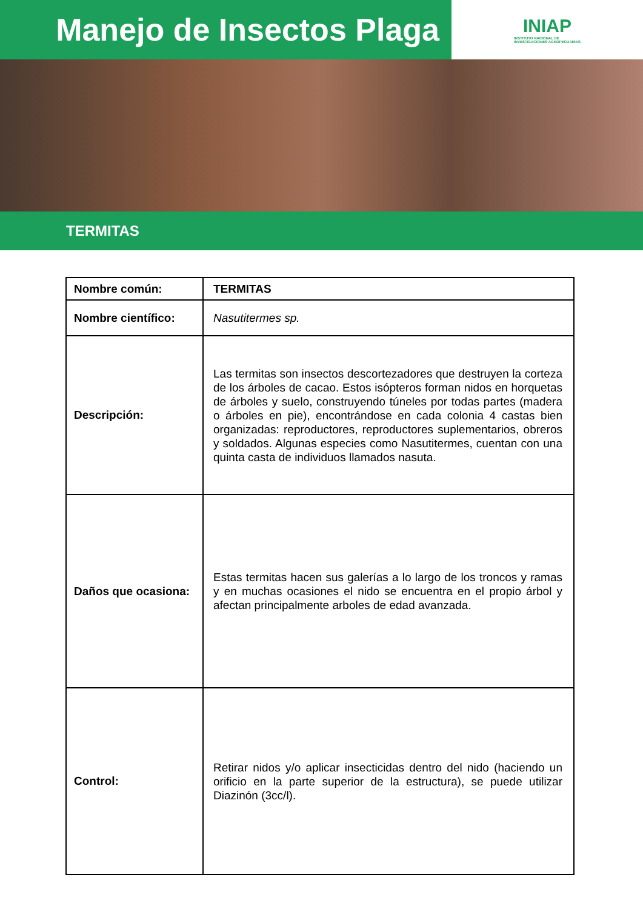Manejo de Insectos Plaga
INIAP
INSTITUTO NACIONAL DE
INVESTIGACIONES AGROPECUARIAS
TERMITAS
| Nombre común: | TERMITAS |
| Nombre científico: | Nasutitermes sp. |
| Descripción: | Las termitas son insectos descortezadores que destruyen la corteza de los árboles de cacao. Estos isópteros forman nidos en horquetas de árboles y suelo, construyendo túneles por todas partes (madera o árboles en pie), encontrándose en cada colonia 4 castas bien organizadas: reproductores, reproductores suplementarios, obreros y soldados. Algunas especies como Nasutitermes, cuentan con una quinta casta de individuos llamados nasuta. |
| Daños que ocasiona: | Estas termitas hacen sus galerías a lo largo de los troncos y ramas y en muchas ocasiones el nido se encuentra en el propio árbol y afectan principalmente arboles de edad avanzada. |
| Control: | Retirar nidos y/o aplicar insecticidas dentro del nido (haciendo un orificio en la parte superior de la estructura), se puede utilizar Diazinón (3cc/l). |